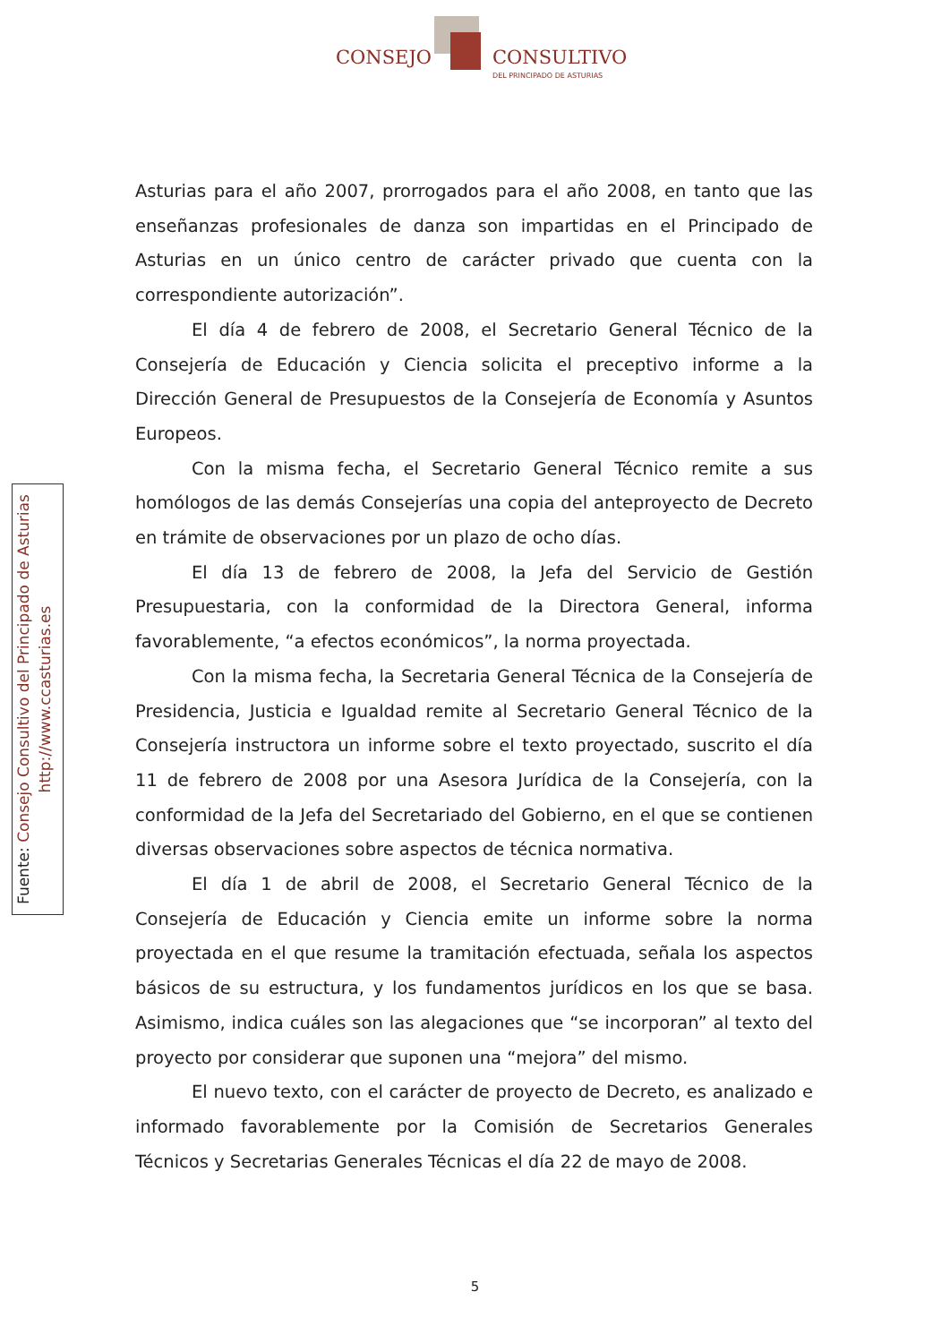CONSEJO CONSULTIVO
DEL PRINCIPADO DE ASTURIAS
Fuente: Consejo Consultivo del Principado de Asturias
http://www.ccasturias.es
Asturias para el año 2007, prorrogados para el año 2008, en tanto que las enseñanzas profesionales de danza son impartidas en el Principado de Asturias en un único centro de carácter privado que cuenta con la correspondiente autorización”.
El día 4 de febrero de 2008, el Secretario General Técnico de la Consejería de Educación y Ciencia solicita el preceptivo informe a la Dirección General de Presupuestos de la Consejería de Economía y Asuntos Europeos.
Con la misma fecha, el Secretario General Técnico remite a sus homólogos de las demás Consejerías una copia del anteproyecto de Decreto en trámite de observaciones por un plazo de ocho días.
El día 13 de febrero de 2008, la Jefa del Servicio de Gestión Presupuestaria, con la conformidad de la Directora General, informa favorablemente, “a efectos económicos”, la norma proyectada.
Con la misma fecha, la Secretaria General Técnica de la Consejería de Presidencia, Justicia e Igualdad remite al Secretario General Técnico de la Consejería instructora un informe sobre el texto proyectado, suscrito el día 11 de febrero de 2008 por una Asesora Jurídica de la Consejería, con la conformidad de la Jefa del Secretariado del Gobierno, en el que se contienen diversas observaciones sobre aspectos de técnica normativa.
El día 1 de abril de 2008, el Secretario General Técnico de la Consejería de Educación y Ciencia emite un informe sobre la norma proyectada en el que resume la tramitación efectuada, señala los aspectos básicos de su estructura, y los fundamentos jurídicos en los que se basa. Asimismo, indica cuáles son las alegaciones que “se incorporan” al texto del proyecto por considerar que suponen una “mejora” del mismo.
El nuevo texto, con el carácter de proyecto de Decreto, es analizado e informado favorablemente por la Comisión de Secretarios Generales Técnicos y Secretarias Generales Técnicas el día 22 de mayo de 2008.
5